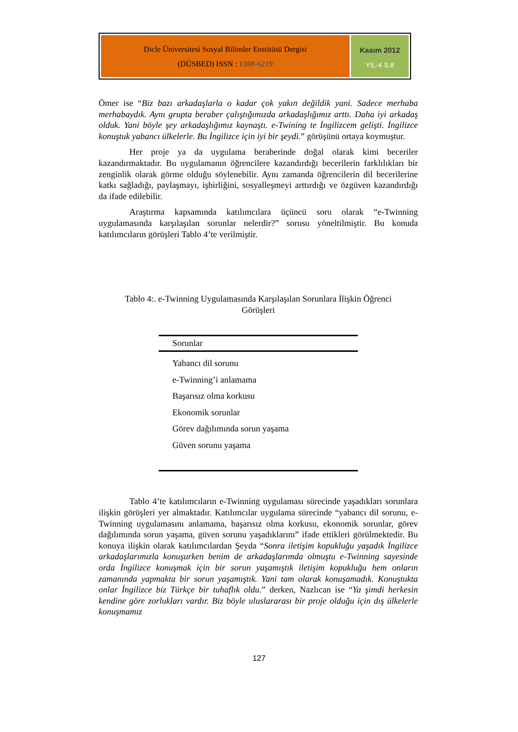Dicle Üniversitesi Sosyal Bilimler Enstitüsü Dergisi
(DÜSBED) ISSN : 1308-6219
Kasım 2012
YIL-4 S.8
Ömer ise “Biz bazı arkadaşlarla o kadar çok yakın değildik yani. Sadece merhaba merhabaydık. Aynı grupta beraber çalıştığımızda arkadaşlığımız arttı. Daha iyi arkadaş olduk. Yani böyle şey arkadaşlığımız kaynaştı. e-Twining te İngilizcem gelişti. İngilizce konuştuk yabancı ülkelerle. Bu İngilizce için iyi bir şeydi.” görüşünü ortaya koymuştur.
Her proje ya da uygulama beraberinde doğal olarak kimi beceriler kazandırmaktadır. Bu uygulamanın öğrencilere kazandırdığı becerilerin farklılıkları bir zenginlik olarak görme olduğu söylenebilir. Aynı zamanda öğrencilerin dil becerilerine katkı sağladığı, paylaşmayı, işbirliğini, sosyalleşmeyi arttırdığı ve özgüven kazandırdığı da ifade edilebilir.
Araştırma kapsamında katılımcılara üçüncü soru olarak “e-Twinning uygulamasında karşılaşılan sorunlar nelerdir?” sorusu yöneltilmiştir. Bu konuda katılımcıların görüşleri Tablo 4’te verilmiştir.
Tablo 4:. e-Twinning Uygulamasında Karşılaşılan Sorunlara İlişkin Öğrenci Görüşleri
| Sorunlar |
| --- |
| Yabancı dil sorunu |
| e-Twinning’i anlamama |
| Başarısız olma korkusu |
| Ekonomik sorunlar |
| Görev dağılımında sorun yaşama |
| Güven sorunu yaşama |
Tablo 4’te katılımcıların e-Twinning uygulaması sürecinde yaşadıkları sorunlara ilişkin görüşleri yer almaktadır. Katılımcılar uygulama sürecinde “yabancı dil sorunu, e-Twinning uygulamasını anlamama, başarısız olma korkusu, ekonomik sorunlar, görev dağılımında sorun yaşama, güven sorunu yaşadıklarını” ifade ettikleri görülmektedir. Bu konuya ilişkin olarak katılımcılardan Şeyda “Sonra iletişim kopukluğu yaşadık İngilizce arkadaşlarımızla konuşurken benim de arkadaşlarımda olmuştu e-Twinning sayesinde orda İngilizce konuşmak için bir sorun yaşamıştık iletişim kopukluğu hem onların zamanında yapmakta bir sorun yaşamıştık. Yani tam olarak konuşamadık. Konuştukta onlar İngilizce biz Türkçe bir tuhaflık oldu.” derken, Nazlıcan ise “Ya şimdi herkesin kendine göre zorlukları vardır. Biz böyle uluslararası bir proje olduğu için dış ülkelerle konuşmamız
127